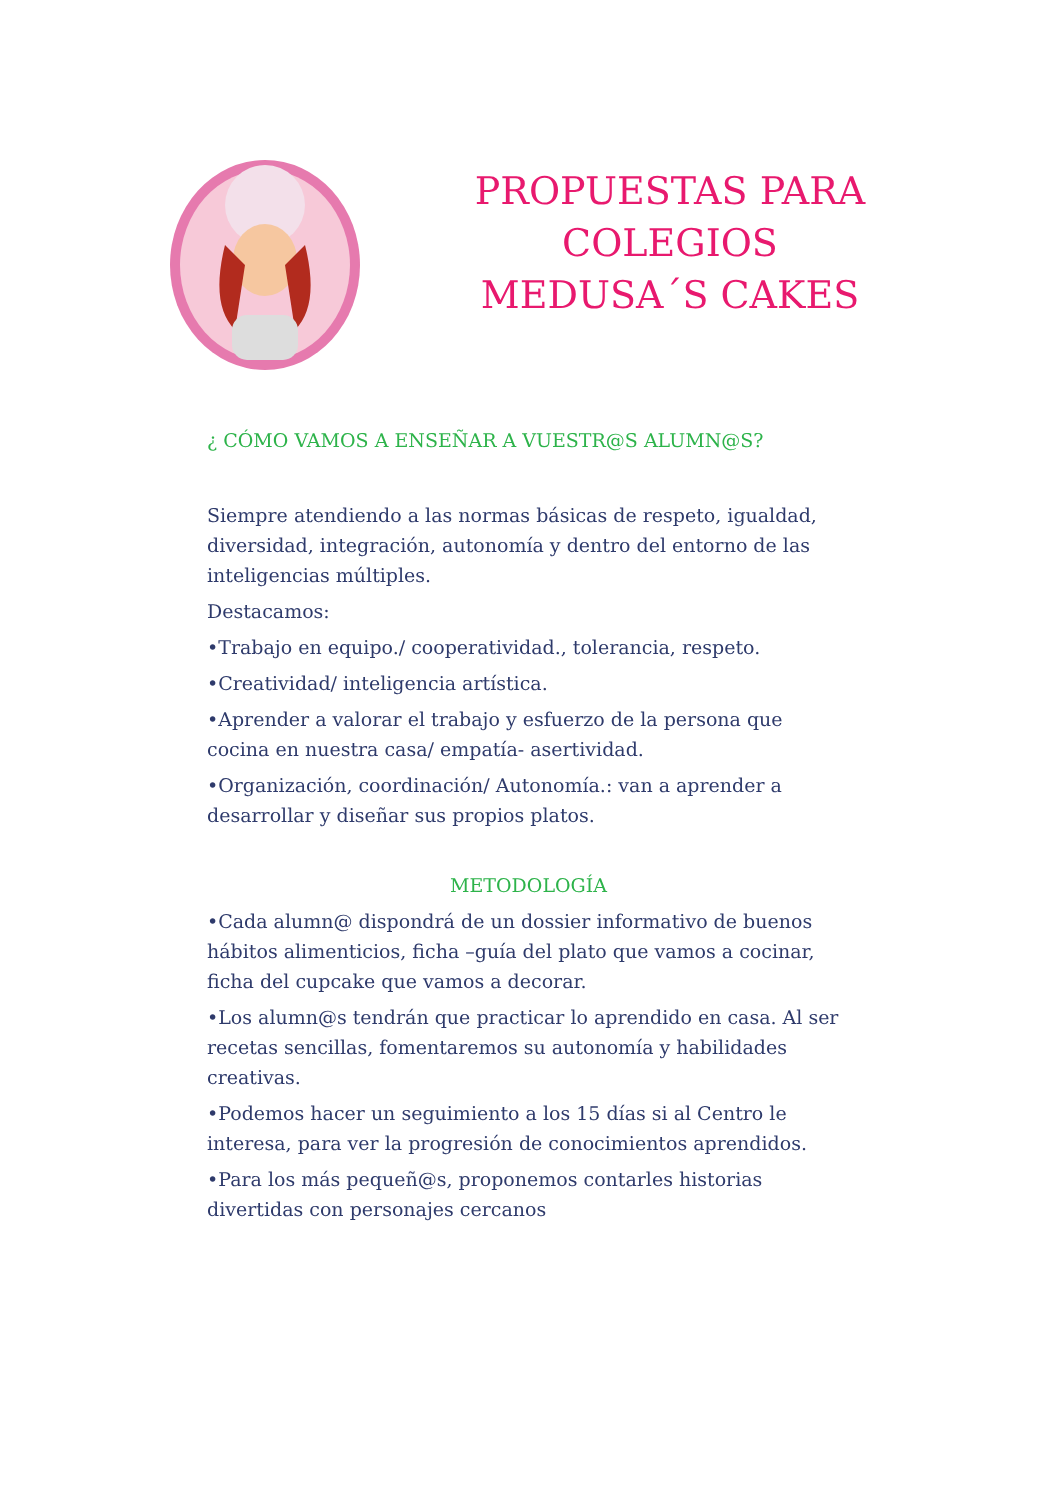PROPUESTAS PARA COLEGIOS
MEDUSA´S CAKES
¿ CÓMO VAMOS A ENSEÑAR A VUESTR@S ALUMN@S?
Siempre atendiendo a las normas básicas de respeto, igualdad, diversidad, integración, autonomía y dentro del entorno de las inteligencias múltiples.
Destacamos:
•Trabajo en equipo./ cooperatividad., tolerancia, respeto.
•Creatividad/ inteligencia artística.
•Aprender a valorar el trabajo y esfuerzo de la persona que cocina en nuestra casa/ empatía- asertividad.
•Organización, coordinación/ Autonomía.: van a aprender a desarrollar y diseñar sus propios platos.
METODOLOGÍA
•Cada alumn@ dispondrá de un dossier informativo de buenos hábitos alimenticios, ficha –guía del plato que vamos a cocinar, ficha del cupcake que vamos a decorar.
•Los alumn@s tendrán que practicar lo aprendido en casa. Al ser recetas sencillas, fomentaremos su autonomía y habilidades creativas.
•Podemos hacer un seguimiento a los 15 días si al Centro le interesa, para ver la progresión de conocimientos aprendidos.
•Para los más pequeñ@s, proponemos contarles historias divertidas con personajes cercanos